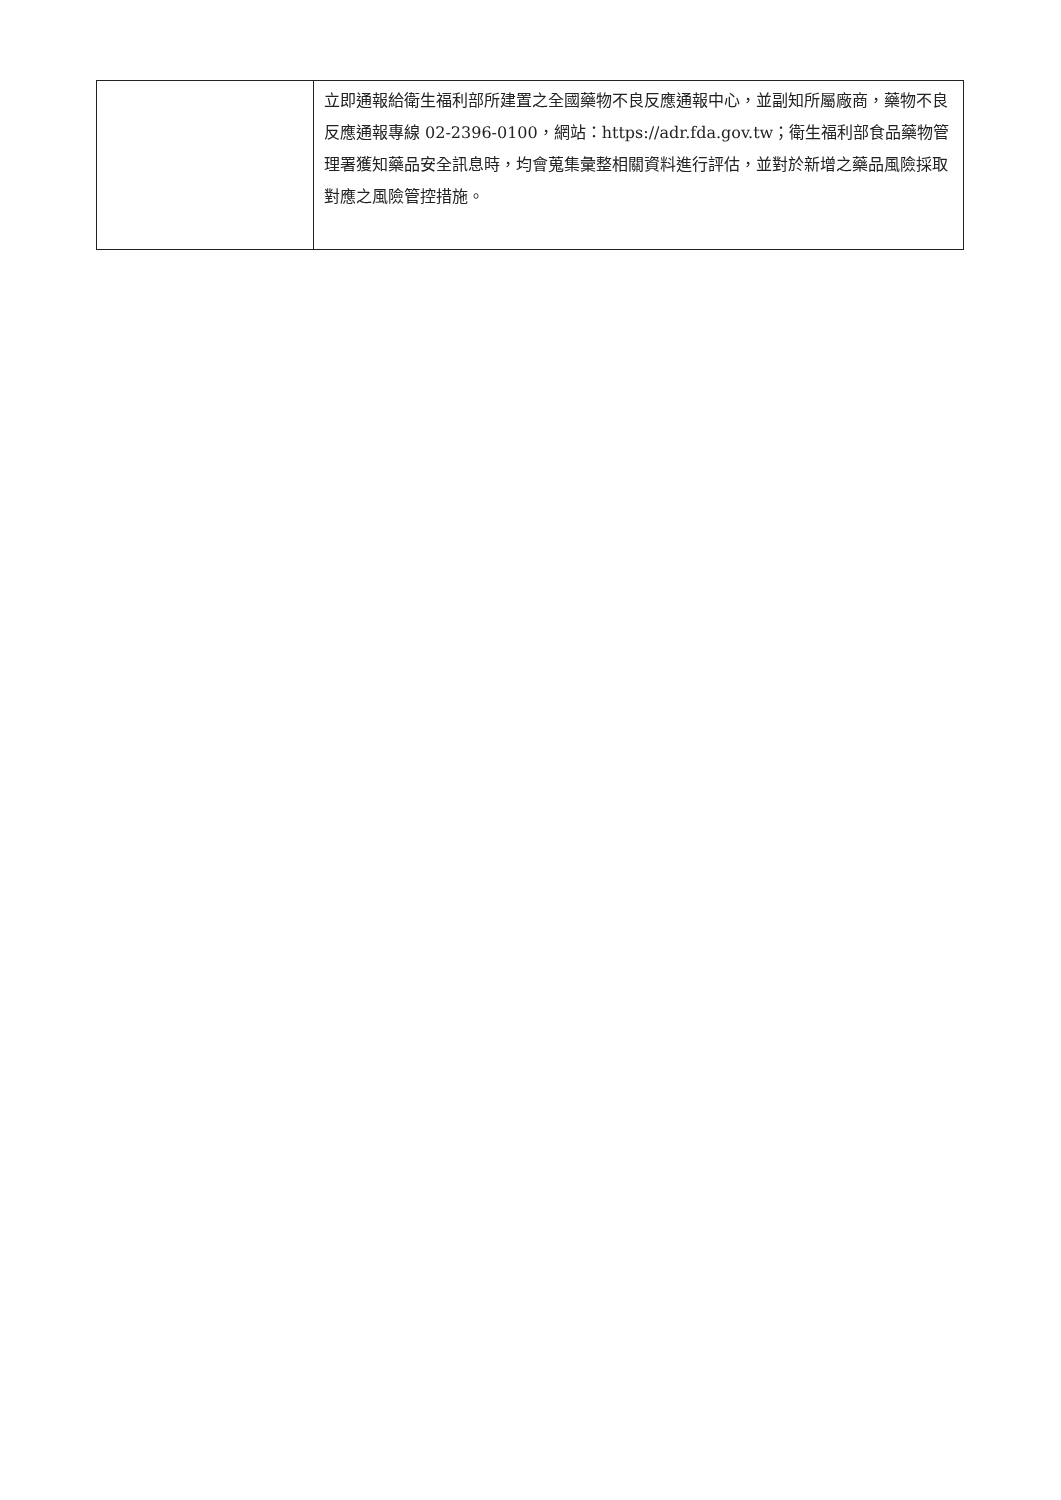| | 立即通報給衛生福利部所建置之全國藥物不良反應通報中心，並副知所屬廠商，藥物不良反應通報專線 02-2396-0100，網站： https://adr.fda.gov.tw ；衛生福利部食品藥物管理署獲知藥品安全訊息時，均會蒐集彙整相關資料進行評估，並對於新增之藥品風險採取對應之風險管控措施。 |